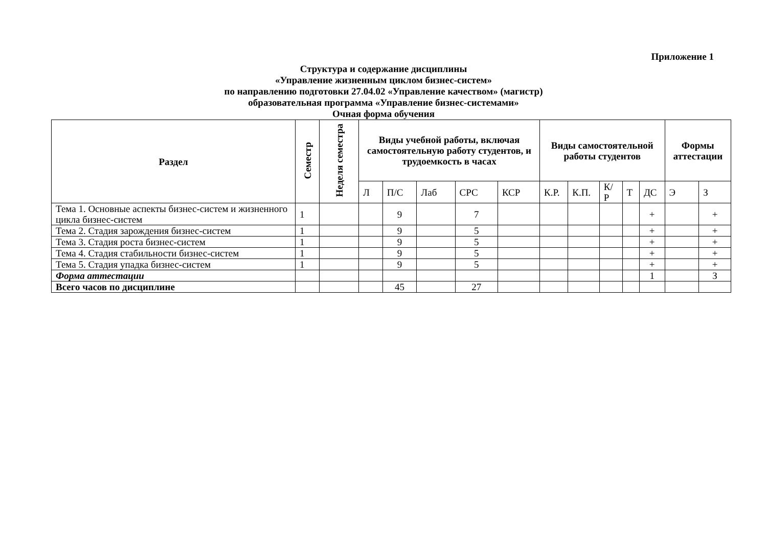Приложение 1
Структура и содержание дисциплины
«Управление жизненным циклом бизнес-систем»
по направлению подготовки 27.04.02 «Управление качеством» (магистр)
образовательная программа «Управление бизнес-системами»
Очная форма обучения
| Раздел | Семестр | Неделя семестра | Виды учебной работы, включая самостоятельную работу студентов, и трудоемкость в часах | | | | | Виды самостоятельной работы студентов | | | | | Формы аттестации | |
| --- | --- | --- | --- | --- | --- | --- | --- | --- | --- | --- | --- | --- | --- | --- |
| | | | Л | П/С | Лаб | СРС | КСР | К.Р. | К.П. | К/Р | Т | ДС | Э | З |
| Тема 1. Основные аспекты бизнес-систем и жизненного цикла бизнес-систем | 1 | | | 9 | | 7 | | | | | | + | | + |
| Тема 2. Стадия зарождения бизнес-систем | 1 | | | 9 | | 5 | | | | | | + | | + |
| Тема 3. Стадия роста бизнес-систем | 1 | | | 9 | | 5 | | | | | | + | | + |
| Тема 4. Стадия стабильности бизнес-систем | 1 | | | 9 | | 5 | | | | | | + | | + |
| Тема 5. Стадия упадка бизнес-систем | 1 | | | 9 | | 5 | | | | | | + | | + |
| Форма аттестации | | | | | | | | | | | | 1 | | З |
| Всего часов по дисциплине | | | | 45 | | 27 | | | | | | | | |